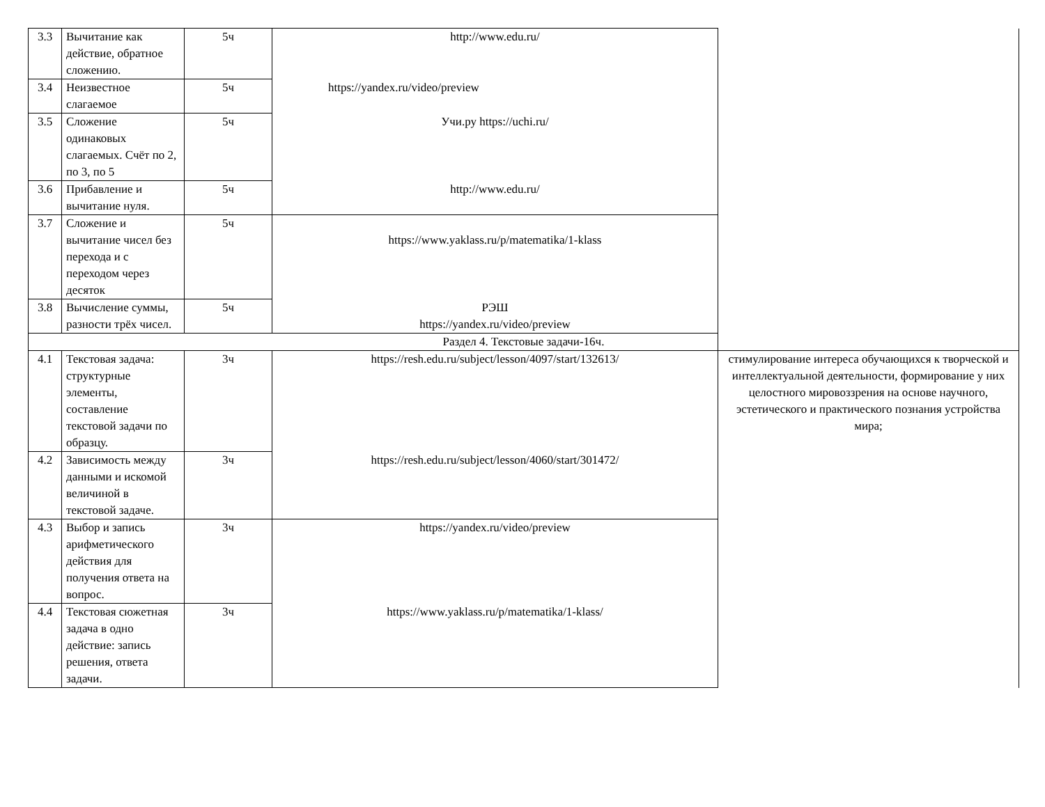| 3.3 | Вычитание как действие, обратное сложению. | 5ч | http://www.edu.ru/ | |
| 3.4 | Неизвестное слагаемое | 5ч | https://yandex.ru/video/preview | |
| 3.5 | Сложение одинаковых слагаемых. Счёт по 2, по 3, по 5 | 5ч | Учи.ру https://uchi.ru/ | |
| 3.6 | Прибавление и вычитание нуля. | 5ч | http://www.edu.ru/ | |
| 3.7 | Сложение и вычитание чисел без перехода и с переходом через десяток | 5ч | https://www.yaklass.ru/p/matematika/1-klass | |
| 3.8 | Вычисление суммы, разности трёх чисел. | 5ч | РЭШ https://yandex.ru/video/preview | |
| Раздел 4. Текстовые задачи-16ч. | | | | |
| 4.1 | Текстовая задача: структурные элементы, составление текстовой задачи по образцу. | 3ч | https://resh.edu.ru/subject/lesson/4097/start/132613/ | стимулирование интереса обучающихся к творческой и интеллектуальной деятельности, формирование у них целостного мировоззрения на основе научного, эстетического и практического познания устройства мира; |
| 4.2 | Зависимость между данными и искомой величиной в текстовой задаче. | 3ч | https://resh.edu.ru/subject/lesson/4060/start/301472/ | |
| 4.3 | Выбор и запись арифметического действия для получения ответа на вопрос. | 3ч | https://yandex.ru/video/preview | |
| 4.4 | Текстовая сюжетная задача в одно действие: запись решения, ответа задачи. | 3ч | https://www.yaklass.ru/p/matematika/1-klass/ | |